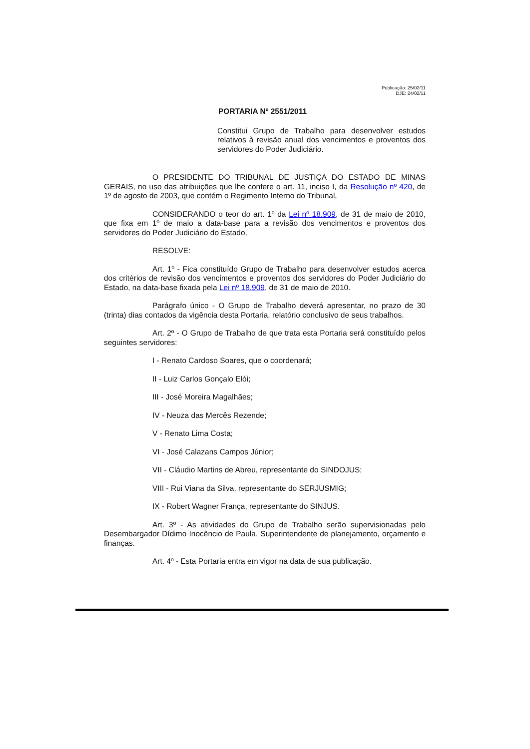Publicação: 25/02/11
DJE: 24/02/11
PORTARIA Nº 2551/2011
Constitui Grupo de Trabalho para desenvolver estudos relativos à revisão anual dos vencimentos e proventos dos servidores do Poder Judiciário.
O PRESIDENTE DO TRIBUNAL DE JUSTIÇA DO ESTADO DE MINAS GERAIS, no uso das atribuições que lhe confere o art. 11, inciso I, da Resolução nº 420, de 1º de agosto de 2003, que contém o Regimento Interno do Tribunal,
CONSIDERANDO o teor do art. 1º da Lei nº 18.909, de 31 de maio de 2010, que fixa em 1º de maio a data-base para a revisão dos vencimentos e proventos dos servidores do Poder Judiciário do Estado,
RESOLVE:
Art. 1º - Fica constituído Grupo de Trabalho para desenvolver estudos acerca dos critérios de revisão dos vencimentos e proventos dos servidores do Poder Judiciário do Estado, na data-base fixada pela Lei nº 18.909, de 31 de maio de 2010.
Parágrafo único - O Grupo de Trabalho deverá apresentar, no prazo de 30 (trinta) dias contados da vigência desta Portaria, relatório conclusivo de seus trabalhos.
Art. 2º - O Grupo de Trabalho de que trata esta Portaria será constituído pelos seguintes servidores:
I - Renato Cardoso Soares, que o coordenará;
II - Luiz Carlos Gonçalo Elói;
III - José Moreira Magalhães;
IV - Neuza das Mercês Rezende;
V - Renato Lima Costa;
VI - José Calazans Campos Júnior;
VII - Cláudio Martins de Abreu, representante do SINDOJUS;
VIII - Rui Viana da Silva, representante do SERJUSMIG;
IX - Robert Wagner França, representante do SINJUS.
Art. 3º - As atividades do Grupo de Trabalho serão supervisionadas pelo Desembargador Dídimo Inocêncio de Paula, Superintendente de planejamento, orçamento e finanças.
Art. 4º - Esta Portaria entra em vigor na data de sua publicação.